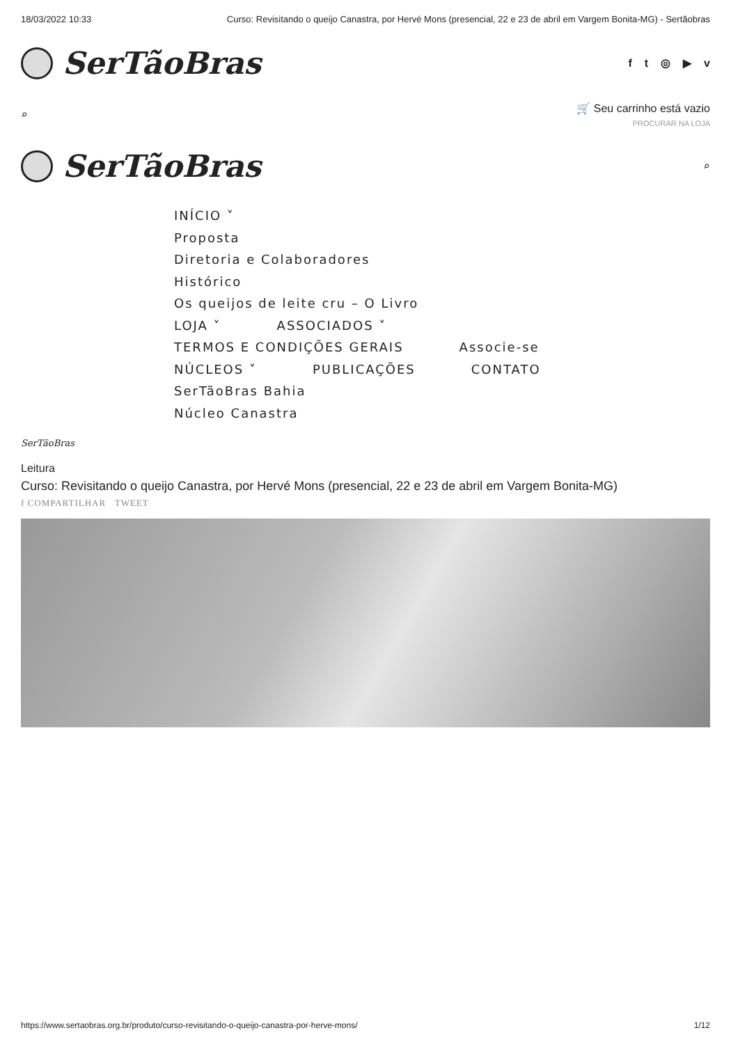18/03/2022 10:33 Curso: Revisitando o queijo Canastra, por Hervé Mons (presencial, 22 e 23 de abril em Vargem Bonita-MG) - Sertãobras
SerTãoBras
ft ◎ ▶ v
⌕
🛒 Seu carrinho está vazio
PROCURAR NA LOJA
SerTãoBras
⌕
INÍCIO ˅
Proposta
Diretoria e Colaboradores
Histórico
Os queijos de leite cru – O Livro
LOJA ˅ ASSOCIADOS ˅
TERMOS E CONDIÇÕES GERAIS Associe-se
NÚCLEOS ˅ PUBLICAÇÕES CONTATO
SerTãoBras Bahia
Núcleo Canastra
SerTãoBras
Leitura
Curso: Revisitando o queijo Canastra, por Hervé Mons (presencial, 22 e 23 de abril em Vargem Bonita-MG)
f COMPARTILHAR TWEET
https://www.sertaobras.org.br/produto/curso-revisitando-o-queijo-canastra-por-herve-mons/ 1/12